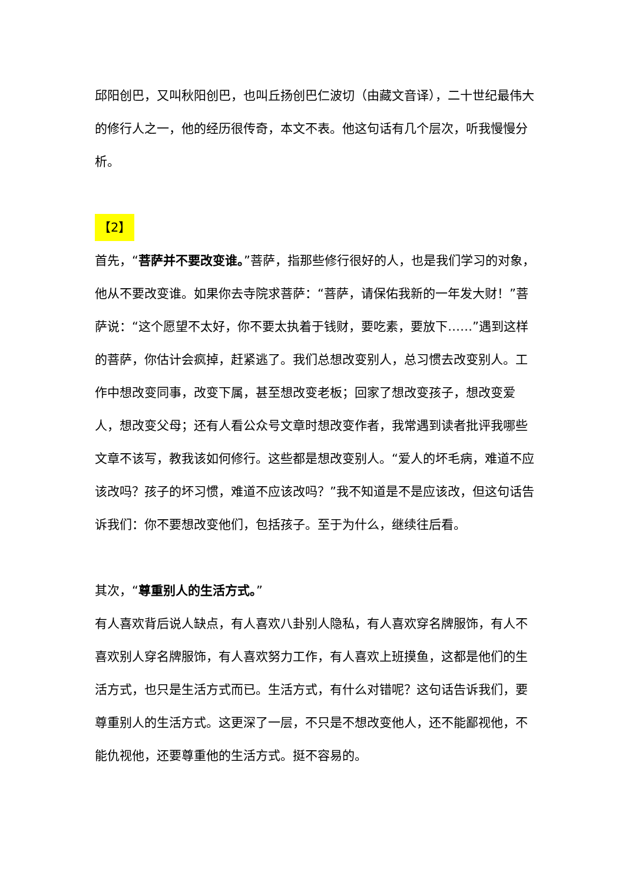邱阳创巴，又叫秋阳创巴，也叫丘扬创巴仁波切（由藏文音译），二十世纪最伟大的修行人之一，他的经历很传奇，本文不表。他这句话有几个层次，听我慢慢分析。
【2】
首先，“菩萨并不要改变谁。”菩萨，指那些修行很好的人，也是我们学习的对象，他从不要改变谁。如果你去寺院求菩萨：“菩萨，请保佑我新的一年发大财！”菩萨说：“这个愿望不太好，你不要太执着于钱财，要吃素，要放下……”遇到这样的菩萨，你估计会疯掉，赶紧逃了。我们总想改变别人，总习惯去改变别人。工作中想改变同事，改变下属，甚至想改变老板；回家了想改变孩子，想改变爱人，想改变父母；还有人看公众号文章时想改变作者，我常遇到读者批评我哪些文章不该写，教我该如何修行。这些都是想改变别人。“爱人的坏毛病，难道不应该改吗？孩子的坏习惯，难道不应该改吗？”我不知道是不是应该改，但这句话告诉我们：你不要想改变他们，包括孩子。至于为什么，继续往后看。
其次，“尊重别人的生活方式。”
有人喜欢背后说人缺点，有人喜欢八卦别人隐私，有人喜欢穿名牌服饰，有人不喜欢别人穿名牌服饰，有人喜欢努力工作，有人喜欢上班摸鱼，这都是他们的生活方式，也只是生活方式而已。生活方式，有什么对错呢？这句话告诉我们，要尊重别人的生活方式。这更深了一层，不只是不想改变他人，还不能鄙视他，不能仇视他，还要尊重他的生活方式。挺不容易的。